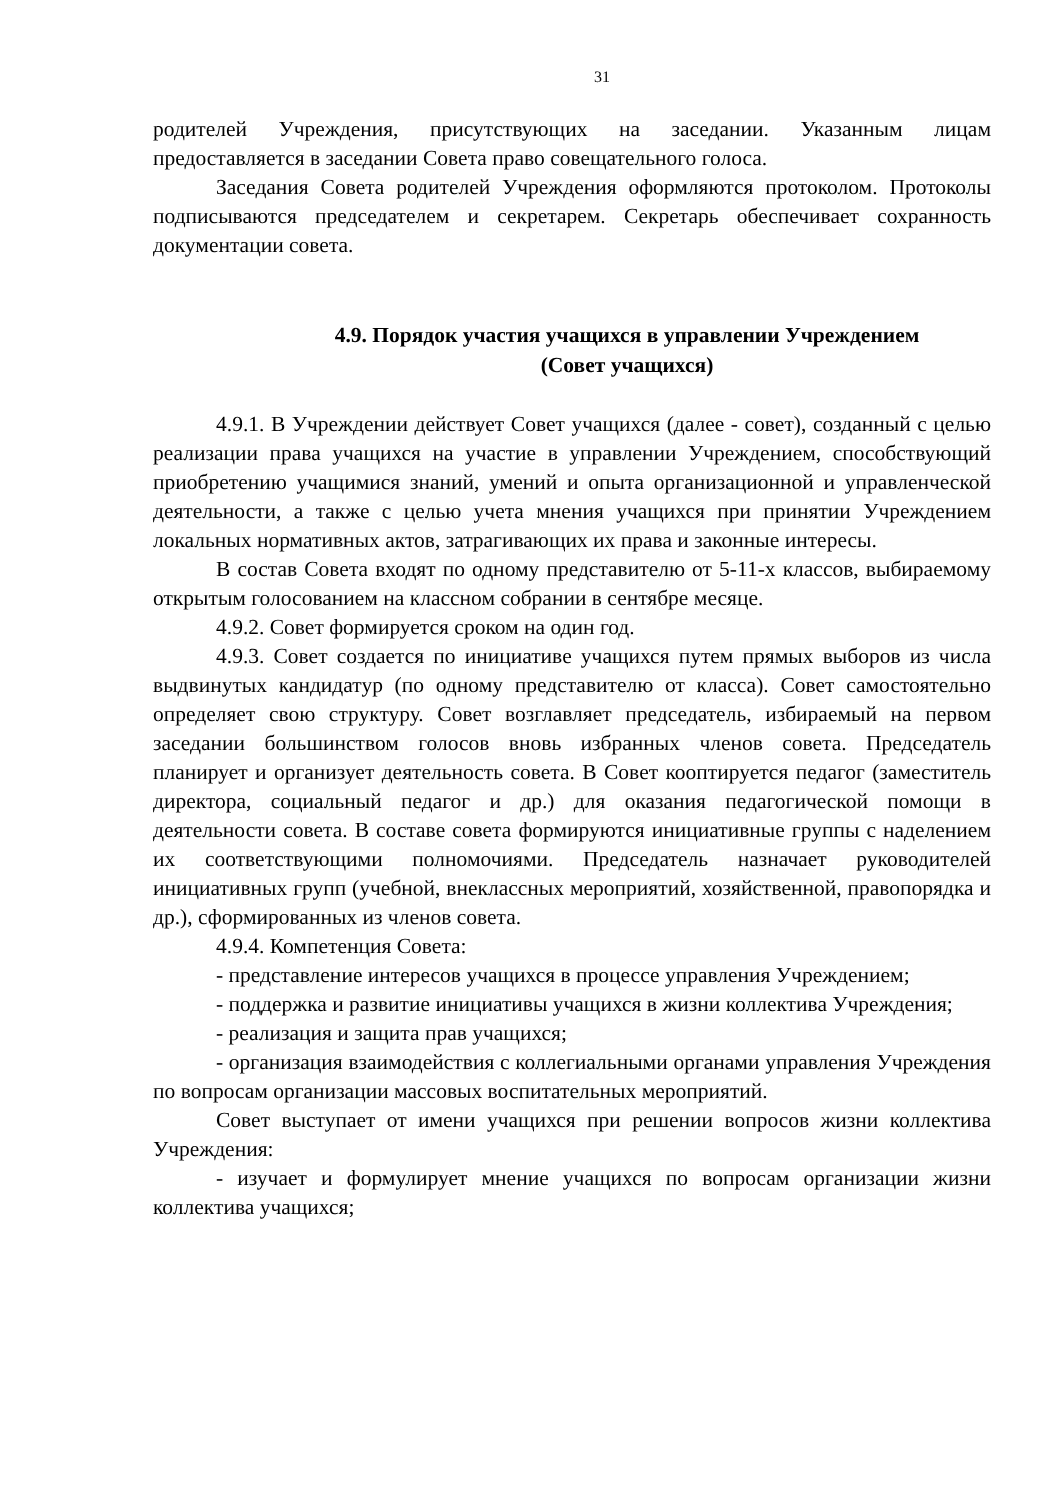31
родителей Учреждения, присутствующих на заседании. Указанным лицам предоставляется в заседании Совета право совещательного голоса.
Заседания Совета родителей Учреждения оформляются протоколом. Протоколы подписываются председателем и секретарем. Секретарь обеспечивает сохранность документации совета.
4.9. Порядок участия учащихся в управлении Учреждением
(Совет учащихся)
4.9.1. В Учреждении действует Совет учащихся (далее - совет), созданный с целью реализации права учащихся на участие в управлении Учреждением, способствующий приобретению учащимися знаний, умений и опыта организационной и управленческой деятельности, а также с целью учета мнения учащихся при принятии Учреждением локальных нормативных актов, затрагивающих их права и законные интересы.
В состав Совета входят по одному представителю от 5-11-х классов, выбираемому открытым голосованием на классном собрании в сентябре месяце.
4.9.2. Совет формируется сроком на один год.
4.9.3. Совет создается по инициативе учащихся путем прямых выборов из числа выдвинутых кандидатур (по одному представителю от класса). Совет самостоятельно определяет свою структуру. Совет возглавляет председатель, избираемый на первом заседании большинством голосов вновь избранных членов совета. Председатель планирует и организует деятельность совета. В Совет кооптируется педагог (заместитель директора, социальный педагог и др.) для оказания педагогической помощи в деятельности совета. В составе совета формируются инициативные группы с наделением их соответствующими полномочиями. Председатель назначает руководителей инициативных групп (учебной, внеклассных мероприятий, хозяйственной, правопорядка и др.), сформированных из членов совета.
4.9.4. Компетенция Совета:
- представление интересов учащихся в процессе управления Учреждением;
- поддержка и развитие инициативы учащихся в жизни коллектива Учреждения;
- реализация и защита прав учащихся;
- организация взаимодействия с коллегиальными органами управления Учреждения по вопросам организации массовых воспитательных мероприятий.
Совет выступает от имени учащихся при решении вопросов жизни коллектива Учреждения:
- изучает и формулирует мнение учащихся по вопросам организации жизни коллектива учащихся;